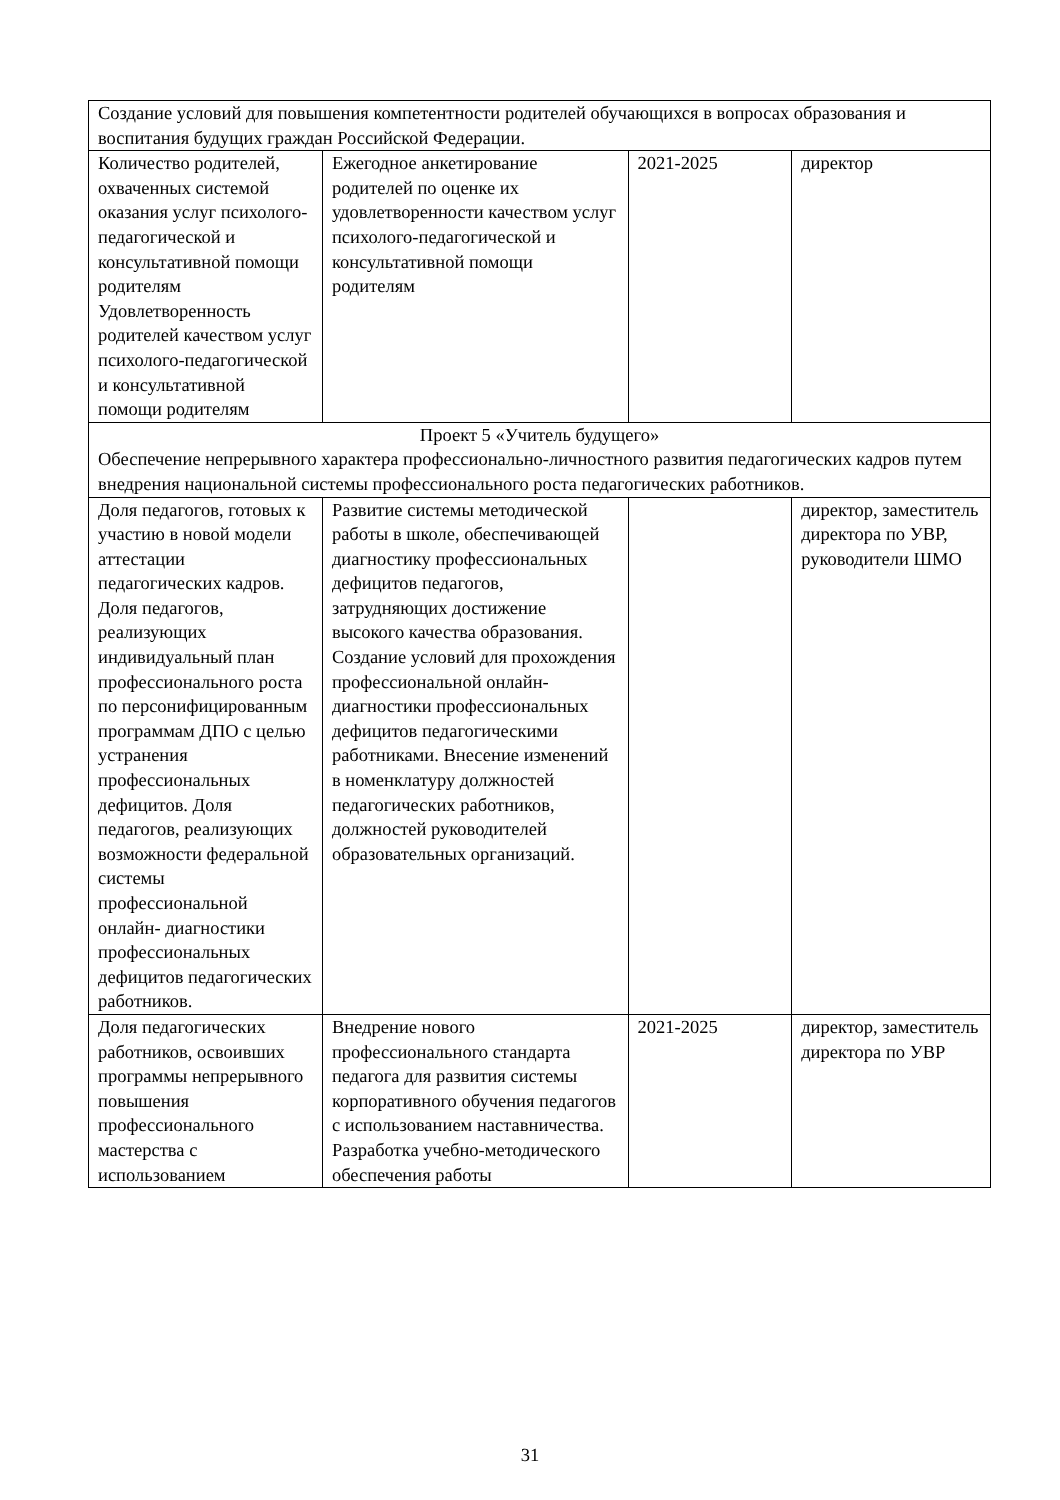| Создание условий для повышения компетентности родителей обучающихся в вопросах образования и воспитания будущих граждан Российской Федерации. | | | |
| Количество родителей, охваченных системой оказания услуг психолого-педагогической и консультативной помощи родителям Удовлетворенность родителей качеством услуг психолого-педагогической и консультативной помощи родителям | Ежегодное анкетирование родителей по оценке их удовлетворенности качеством услуг психолого-педагогической и консультативной помощи родителям | 2021-2025 | директор |
| Проект 5 «Учитель будущего» Обеспечение непрерывного характера профессионально-личностного развития педагогических кадров путем внедрения национальной системы профессионального роста педагогических работников. | | | |
| Доля педагогов, готовых к участию в новой модели аттестации педагогических кадров. Доля педагогов, реализующих индивидуальный план профессионального роста по персонифицированным программам ДПО с целью устранения профессиональных дефицитов. Доля педагогов, реализующих возможности федеральной системы профессиональной онлайн- диагностики профессиональных дефицитов педагогических работников. | Развитие системы методической работы в школе, обеспечивающей диагностику профессиональных дефицитов педагогов, затрудняющих достижение высокого качества образования. Создание условий для прохождения профессиональной онлайн-диагностики профессиональных дефицитов педагогическими работниками. Внесение изменений в номенклатуру должностей педагогических работников, должностей руководителей образовательных организаций. | | директор, заместитель директора по УВР, руководители ШМО |
| Доля педагогических работников, освоивших программы непрерывного повышения профессионального мастерства с использованием | Внедрение нового профессионального стандарта педагога для развития системы корпоративного обучения педагогов с использованием наставничества. Разработка учебно-методического обеспечения работы | 2021-2025 | директор, заместитель директора по УВР |
31